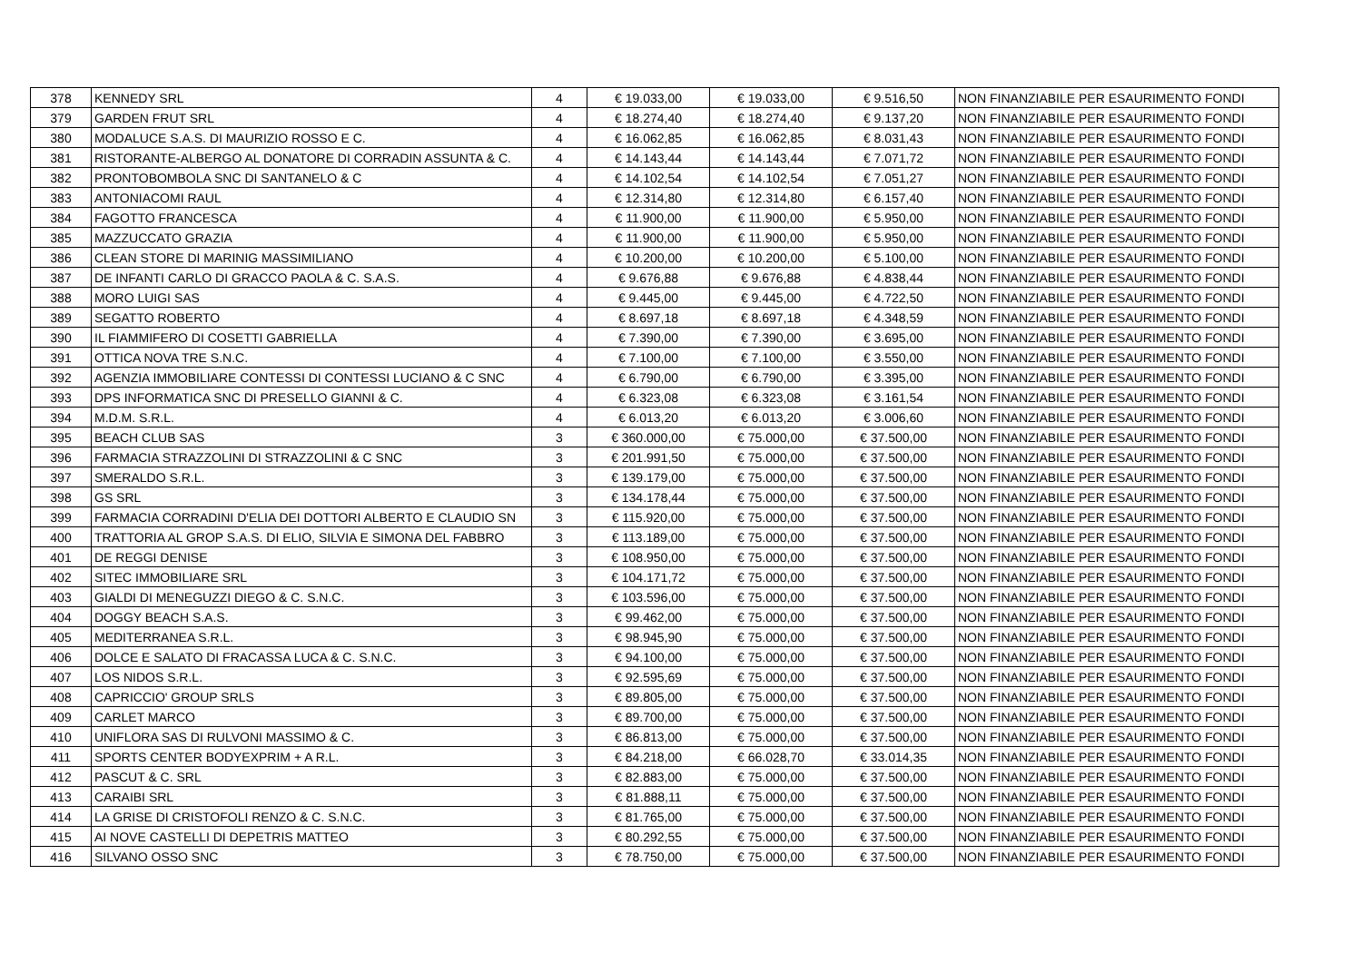| 378 | KENNEDY SRL | 4 | € 19.033,00 | € 19.033,00 | € 9.516,50 | NON FINANZIABILE PER ESAURIMENTO FONDI |
| 379 | GARDEN FRUT SRL | 4 | € 18.274,40 | € 18.274,40 | € 9.137,20 | NON FINANZIABILE PER ESAURIMENTO FONDI |
| 380 | MODALUCE S.A.S. DI MAURIZIO ROSSO E C. | 4 | € 16.062,85 | € 16.062,85 | € 8.031,43 | NON FINANZIABILE PER ESAURIMENTO FONDI |
| 381 | RISTORANTE-ALBERGO AL DONATORE DI CORRADIN ASSUNTA & C. | 4 | € 14.143,44 | € 14.143,44 | € 7.071,72 | NON FINANZIABILE PER ESAURIMENTO FONDI |
| 382 | PRONTOBOMBOLA SNC DI SANTANELO & C | 4 | € 14.102,54 | € 14.102,54 | € 7.051,27 | NON FINANZIABILE PER ESAURIMENTO FONDI |
| 383 | ANTONIACOMI RAUL | 4 | € 12.314,80 | € 12.314,80 | € 6.157,40 | NON FINANZIABILE PER ESAURIMENTO FONDI |
| 384 | FAGOTTO FRANCESCA | 4 | € 11.900,00 | € 11.900,00 | € 5.950,00 | NON FINANZIABILE PER ESAURIMENTO FONDI |
| 385 | MAZZUCCATO GRAZIA | 4 | € 11.900,00 | € 11.900,00 | € 5.950,00 | NON FINANZIABILE PER ESAURIMENTO FONDI |
| 386 | CLEAN STORE DI MARINIG MASSIMILIANO | 4 | € 10.200,00 | € 10.200,00 | € 5.100,00 | NON FINANZIABILE PER ESAURIMENTO FONDI |
| 387 | DE INFANTI CARLO DI GRACCO PAOLA & C. S.A.S. | 4 | € 9.676,88 | € 9.676,88 | € 4.838,44 | NON FINANZIABILE PER ESAURIMENTO FONDI |
| 388 | MORO LUIGI SAS | 4 | € 9.445,00 | € 9.445,00 | € 4.722,50 | NON FINANZIABILE PER ESAURIMENTO FONDI |
| 389 | SEGATTO ROBERTO | 4 | € 8.697,18 | € 8.697,18 | € 4.348,59 | NON FINANZIABILE PER ESAURIMENTO FONDI |
| 390 | IL FIAMMIFERO DI COSETTI GABRIELLA | 4 | € 7.390,00 | € 7.390,00 | € 3.695,00 | NON FINANZIABILE PER ESAURIMENTO FONDI |
| 391 | OTTICA NOVA TRE S.N.C. | 4 | € 7.100,00 | € 7.100,00 | € 3.550,00 | NON FINANZIABILE PER ESAURIMENTO FONDI |
| 392 | AGENZIA IMMOBILIARE CONTESSI DI CONTESSI LUCIANO & C SNC | 4 | € 6.790,00 | € 6.790,00 | € 3.395,00 | NON FINANZIABILE PER ESAURIMENTO FONDI |
| 393 | DPS INFORMATICA SNC DI PRESELLO GIANNI & C. | 4 | € 6.323,08 | € 6.323,08 | € 3.161,54 | NON FINANZIABILE PER ESAURIMENTO FONDI |
| 394 | M.D.M. S.R.L. | 4 | € 6.013,20 | € 6.013,20 | € 3.006,60 | NON FINANZIABILE PER ESAURIMENTO FONDI |
| 395 | BEACH CLUB SAS | 3 | € 360.000,00 | € 75.000,00 | € 37.500,00 | NON FINANZIABILE PER ESAURIMENTO FONDI |
| 396 | FARMACIA STRAZZOLINI DI STRAZZOLINI & C SNC | 3 | € 201.991,50 | € 75.000,00 | € 37.500,00 | NON FINANZIABILE PER ESAURIMENTO FONDI |
| 397 | SMERALDO S.R.L. | 3 | € 139.179,00 | € 75.000,00 | € 37.500,00 | NON FINANZIABILE PER ESAURIMENTO FONDI |
| 398 | GS SRL | 3 | € 134.178,44 | € 75.000,00 | € 37.500,00 | NON FINANZIABILE PER ESAURIMENTO FONDI |
| 399 | FARMACIA CORRADINI D'ELIA DEI DOTTORI ALBERTO E CLAUDIO SN | 3 | € 115.920,00 | € 75.000,00 | € 37.500,00 | NON FINANZIABILE PER ESAURIMENTO FONDI |
| 400 | TRATTORIA AL GROP S.A.S. DI ELIO, SILVIA E SIMONA DEL FABBRO | 3 | € 113.189,00 | € 75.000,00 | € 37.500,00 | NON FINANZIABILE PER ESAURIMENTO FONDI |
| 401 | DE REGGI DENISE | 3 | € 108.950,00 | € 75.000,00 | € 37.500,00 | NON FINANZIABILE PER ESAURIMENTO FONDI |
| 402 | SITEC IMMOBILIARE SRL | 3 | € 104.171,72 | € 75.000,00 | € 37.500,00 | NON FINANZIABILE PER ESAURIMENTO FONDI |
| 403 | GIALDI DI MENEGUZZI DIEGO & C. S.N.C. | 3 | € 103.596,00 | € 75.000,00 | € 37.500,00 | NON FINANZIABILE PER ESAURIMENTO FONDI |
| 404 | DOGGY BEACH S.A.S. | 3 | € 99.462,00 | € 75.000,00 | € 37.500,00 | NON FINANZIABILE PER ESAURIMENTO FONDI |
| 405 | MEDITERRANEA S.R.L. | 3 | € 98.945,90 | € 75.000,00 | € 37.500,00 | NON FINANZIABILE PER ESAURIMENTO FONDI |
| 406 | DOLCE E SALATO DI FRACASSA LUCA & C. S.N.C. | 3 | € 94.100,00 | € 75.000,00 | € 37.500,00 | NON FINANZIABILE PER ESAURIMENTO FONDI |
| 407 | LOS NIDOS S.R.L. | 3 | € 92.595,69 | € 75.000,00 | € 37.500,00 | NON FINANZIABILE PER ESAURIMENTO FONDI |
| 408 | CAPRICCIO' GROUP SRLS | 3 | € 89.805,00 | € 75.000,00 | € 37.500,00 | NON FINANZIABILE PER ESAURIMENTO FONDI |
| 409 | CARLET MARCO | 3 | € 89.700,00 | € 75.000,00 | € 37.500,00 | NON FINANZIABILE PER ESAURIMENTO FONDI |
| 410 | UNIFLORA SAS DI RULVONI MASSIMO & C. | 3 | € 86.813,00 | € 75.000,00 | € 37.500,00 | NON FINANZIABILE PER ESAURIMENTO FONDI |
| 411 | SPORTS CENTER BODYEXPRIM + A R.L. | 3 | € 84.218,00 | € 66.028,70 | € 33.014,35 | NON FINANZIABILE PER ESAURIMENTO FONDI |
| 412 | PASCUT & C. SRL | 3 | € 82.883,00 | € 75.000,00 | € 37.500,00 | NON FINANZIABILE PER ESAURIMENTO FONDI |
| 413 | CARAIBI SRL | 3 | € 81.888,11 | € 75.000,00 | € 37.500,00 | NON FINANZIABILE PER ESAURIMENTO FONDI |
| 414 | LA GRISE DI CRISTOFOLI RENZO & C. S.N.C. | 3 | € 81.765,00 | € 75.000,00 | € 37.500,00 | NON FINANZIABILE PER ESAURIMENTO FONDI |
| 415 | AI NOVE CASTELLI DI DEPETRIS MATTEO | 3 | € 80.292,55 | € 75.000,00 | € 37.500,00 | NON FINANZIABILE PER ESAURIMENTO FONDI |
| 416 | SILVANO OSSO SNC | 3 | € 78.750,00 | € 75.000,00 | € 37.500,00 | NON FINANZIABILE PER ESAURIMENTO FONDI |